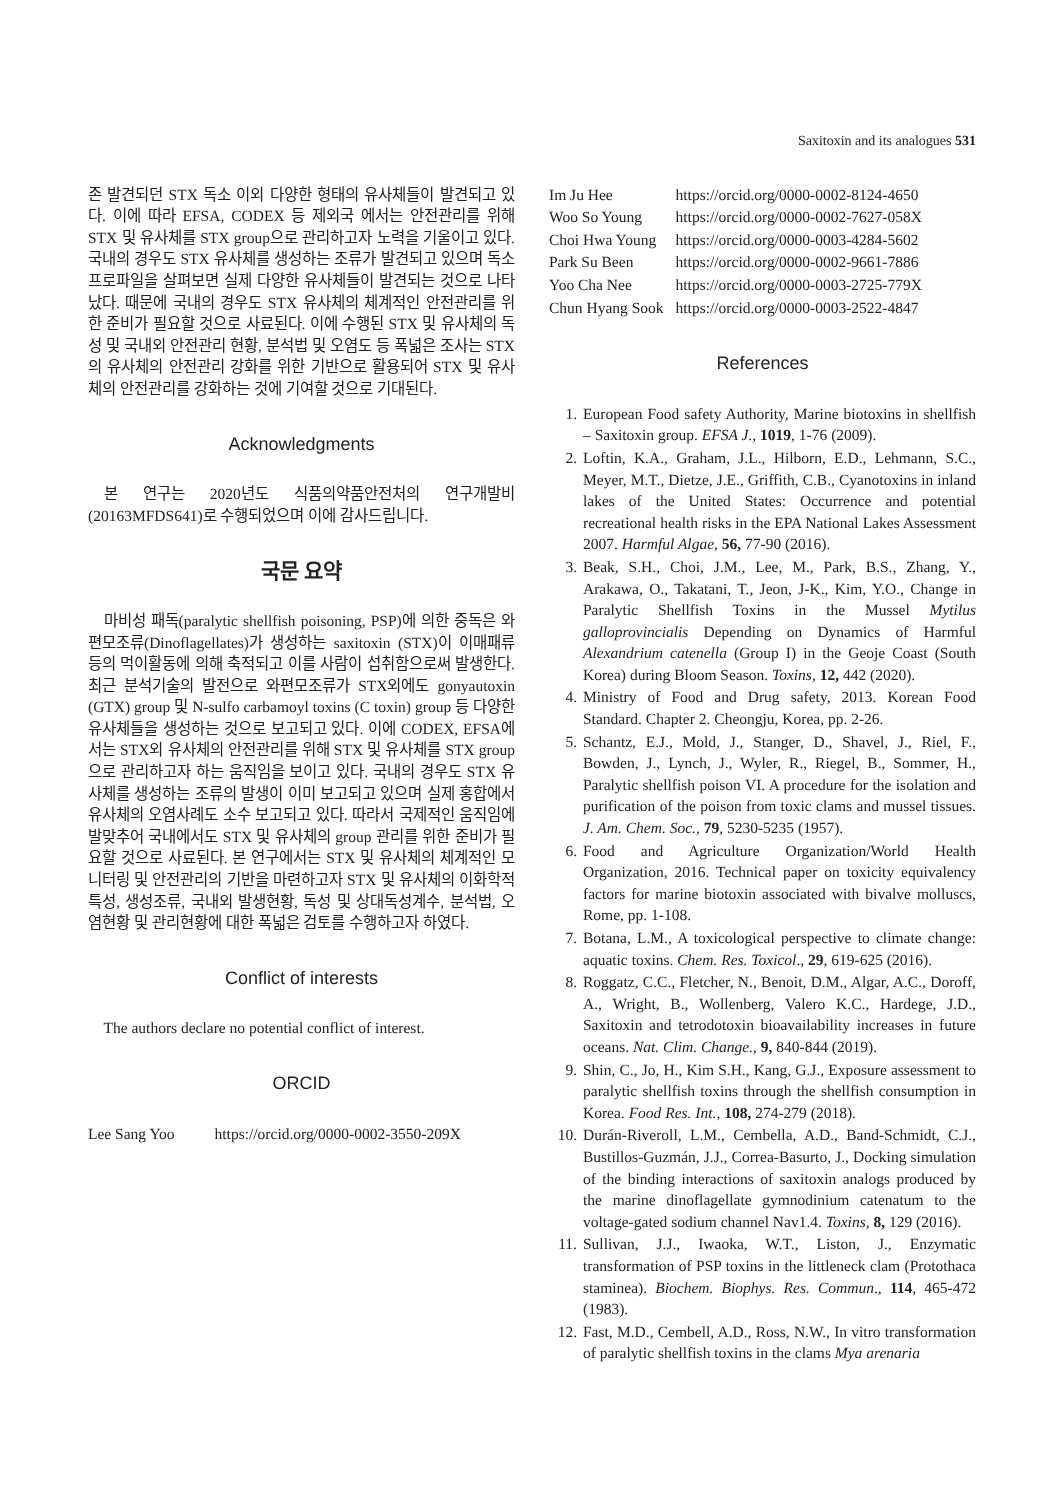Saxitoxin and its analogues 531
존 발견되던 STX 독소 이외 다양한 형태의 유사체들이 발견되고 있다. 이에 따라 EFSA, CODEX 등 제외국 에서는 안전관리를 위해 STX 및 유사체를 STX group으로 관리하고자 노력을 기울이고 있다. 국내의 경우도 STX 유사체를 생성하는 조류가 발견되고 있으며 독소 프로파일을 살펴보면 실제 다양한 유사체들이 발견되는 것으로 나타났다. 때문에 국내의 경우도 STX 유사체의 체계적인 안전관리를 위한 준비가 필요할 것으로 사료된다. 이에 수행된 STX 및 유사체의 독성 및 국내외 안전관리 현황, 분석법 및 오염도 등 폭넓은 조사는 STX의 유사체의 안전관리 강화를 위한 기반으로 활용되어 STX 및 유사체의 안전관리를 강화하는 것에 기여할 것으로 기대된다.
Acknowledgments
본 연구는 2020년도 식품의약품안전처의 연구개발비(20163MFDS641)로 수행되었으며 이에 감사드립니다.
국문 요약
마비성 패독(paralytic shellfish poisoning, PSP)에 의한 중독은 와편모조류(Dinoflagellates)가 생성하는 saxitoxin (STX)이 이매패류 등의 먹이활동에 의해 축적되고 이를 사람이 섭취함으로써 발생한다. 최근 분석기술의 발전으로 와편모조류가 STX외에도 gonyautoxin (GTX) group 및 N-sulfo carbamoyl toxins (C toxin) group 등 다양한 유사체들을 생성하는 것으로 보고되고 있다. 이에 CODEX, EFSA에서는 STX외 유사체의 안전관리를 위해 STX 및 유사체를 STX group으로 관리하고자 하는 움직임을 보이고 있다. 국내의 경우도 STX 유사체를 생성하는 조류의 발생이 이미 보고되고 있으며 실제 홍합에서 유사체의 오염사례도 소수 보고되고 있다. 따라서 국제적인 움직임에 발맞추어 국내에서도 STX 및 유사체의 group 관리를 위한 준비가 필요할 것으로 사료된다. 본 연구에서는 STX 및 유사체의 체계적인 모니터링 및 안전관리의 기반을 마련하고자 STX 및 유사체의 이화학적 특성, 생성조류, 국내외 발생현황, 독성 및 상대독성계수, 분석법, 오염현황 및 관리현황에 대한 폭넓은 검토를 수행하고자 하였다.
Conflict of interests
The authors declare no potential conflict of interest.
ORCID
| Lee Sang Yoo | https://orcid.org/0000-0002-3550-209X |
| Im Ju Hee | https://orcid.org/0000-0002-8124-4650 |
| Woo So Young | https://orcid.org/0000-0002-7627-058X |
| Choi Hwa Young | https://orcid.org/0000-0003-4284-5602 |
| Park Su Been | https://orcid.org/0000-0002-9661-7886 |
| Yoo Cha Nee | https://orcid.org/0000-0003-2725-779X |
| Chun Hyang Sook | https://orcid.org/0000-0003-2522-4847 |
References
1. European Food safety Authority, Marine biotoxins in shellfish – Saxitoxin group. EFSA J., 1019, 1-76 (2009).
2. Loftin, K.A., Graham, J.L., Hilborn, E.D., Lehmann, S.C., Meyer, M.T., Dietze, J.E., Griffith, C.B., Cyanotoxins in inland lakes of the United States: Occurrence and potential recreational health risks in the EPA National Lakes Assessment 2007. Harmful Algae, 56, 77-90 (2016).
3. Beak, S.H., Choi, J.M., Lee, M., Park, B.S., Zhang, Y., Arakawa, O., Takatani, T., Jeon, J-K., Kim, Y.O., Change in Paralytic Shellfish Toxins in the Mussel Mytilus galloprovincialis Depending on Dynamics of Harmful Alexandrium catenella (Group I) in the Geoje Coast (South Korea) during Bloom Season. Toxins, 12, 442 (2020).
4. Ministry of Food and Drug safety, 2013. Korean Food Standard. Chapter 2. Cheongju, Korea, pp. 2-26.
5. Schantz, E.J., Mold, J., Stanger, D., Shavel, J., Riel, F., Bowden, J., Lynch, J., Wyler, R., Riegel, B., Sommer, H., Paralytic shellfish poison VI. A procedure for the isolation and purification of the poison from toxic clams and mussel tissues. J. Am. Chem. Soc., 79, 5230-5235 (1957).
6. Food and Agriculture Organization/World Health Organization, 2016. Technical paper on toxicity equivalency factors for marine biotoxin associated with bivalve molluscs, Rome, pp. 1-108.
7. Botana, L.M., A toxicological perspective to climate change: aquatic toxins. Chem. Res. Toxicol., 29, 619-625 (2016).
8. Roggatz, C.C., Fletcher, N., Benoit, D.M., Algar, A.C., Doroff, A., Wright, B., Wollenberg, Valero K.C., Hardege, J.D., Saxitoxin and tetrodotoxin bioavailability increases in future oceans. Nat. Clim. Change., 9, 840-844 (2019).
9. Shin, C., Jo, H., Kim S.H., Kang, G.J., Exposure assessment to paralytic shellfish toxins through the shellfish consumption in Korea. Food Res. Int., 108, 274-279 (2018).
10. Durán-Riveroll, L.M., Cembella, A.D., Band-Schmidt, C.J., Bustillos-Guzmán, J.J., Correa-Basurto, J., Docking simulation of the binding interactions of saxitoxin analogs produced by the marine dinoflagellate gymnodinium catenatum to the voltage-gated sodium channel Nav1.4. Toxins, 8, 129 (2016).
11. Sullivan, J.J., Iwaoka, W.T., Liston, J., Enzymatic transformation of PSP toxins in the littleneck clam (Protothaca staminea). Biochem. Biophys. Res. Commun., 114, 465-472 (1983).
12. Fast, M.D., Cembell, A.D., Ross, N.W., In vitro transformation of paralytic shellfish toxins in the clams Mya arenaria